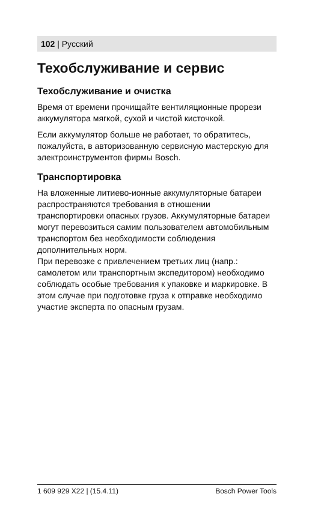102 | Русский
Техобслуживание и сервис
Техобслуживание и очистка
Время от времени прочищайте вентиляционные прорези аккумулятора мягкой, сухой и чистой кисточкой.
Если аккумулятор больше не работает, то обратитесь, пожалуйста, в авторизованную сервисную мастерскую для электроинструментов фирмы Bosch.
Транспортировка
На вложенные литиево-ионные аккумуляторные батареи распространяются требования в отношении транспортировки опасных грузов. Аккумуляторные батареи могут перевозиться самим пользователем автомобильным транспортом без необходимости соблюдения дополнительных норм.
При перевозке с привлечением третьих лиц (напр.: самолетом или транспортным экспедитором) необходимо соблюдать особые требования к упаковке и маркировке. В этом случае при подготовке груза к отправке необходимо участие эксперта по опасным грузам.
1 609 929 X22 | (15.4.11) Bosch Power Tools